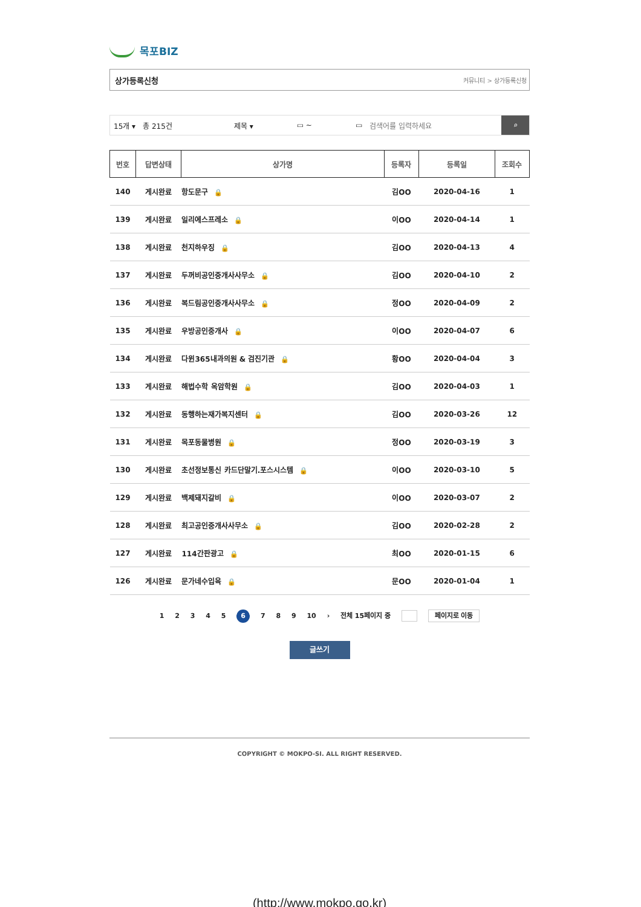목포BIZ
상가등록신청 커뮤니티 > 상가등록신청
15개 ▾ 총 215건 제목 ▾ ▭ ~ ▭ 검색어를 입력하세요
⌕
| 번호 | 답변상태 | 상가명 | 등록자 | 등록일 | 조회수 |
| --- | --- | --- | --- | --- | --- |
| 140 | 게시완료 | 항도문구 🔒 | 김OO | 2020-04-16 | 1 |
| 139 | 게시완료 | 일리에스프레소 🔒 | 이OO | 2020-04-14 | 1 |
| 138 | 게시완료 | 천지하우징 🔒 | 김OO | 2020-04-13 | 4 |
| 137 | 게시완료 | 두꺼비공인중개사사무소 🔒 | 김OO | 2020-04-10 | 2 |
| 136 | 게시완료 | 복드림공인중개사사무소 🔒 | 정OO | 2020-04-09 | 2 |
| 135 | 게시완료 | 우방공인중개사 🔒 | 이OO | 2020-04-07 | 6 |
| 134 | 게시완료 | 다윈365내과의원 & 검진기관 🔒 | 황OO | 2020-04-04 | 3 |
| 133 | 게시완료 | 해법수학 옥암학원 🔒 | 김OO | 2020-04-03 | 1 |
| 132 | 게시완료 | 동행하는재가복지센터 🔒 | 김OO | 2020-03-26 | 12 |
| 131 | 게시완료 | 목포동물병원 🔒 | 정OO | 2020-03-19 | 3 |
| 130 | 게시완료 | 초선정보통신 카드단말기.포스시스템 🔒 | 이OO | 2020-03-10 | 5 |
| 129 | 게시완료 | 백제돼지갈비 🔒 | 이OO | 2020-03-07 | 2 |
| 128 | 게시완료 | 최고공인중개사사무소 🔒 | 김OO | 2020-02-28 | 2 |
| 127 | 게시완료 | 114간판광고 🔒 | 최OO | 2020-01-15 | 6 |
| 126 | 게시완료 | 문가네수입육 🔒 | 문OO | 2020-01-04 | 1 |
1 2 3 4 5 6 7 8 9 10 › 전체 15페이지 중 페이지로 이동
글쓰기
COPYRIGHT © MOKPO-SI. ALL RIGHT RESERVED.
(http://www.mokpo.go.kr)